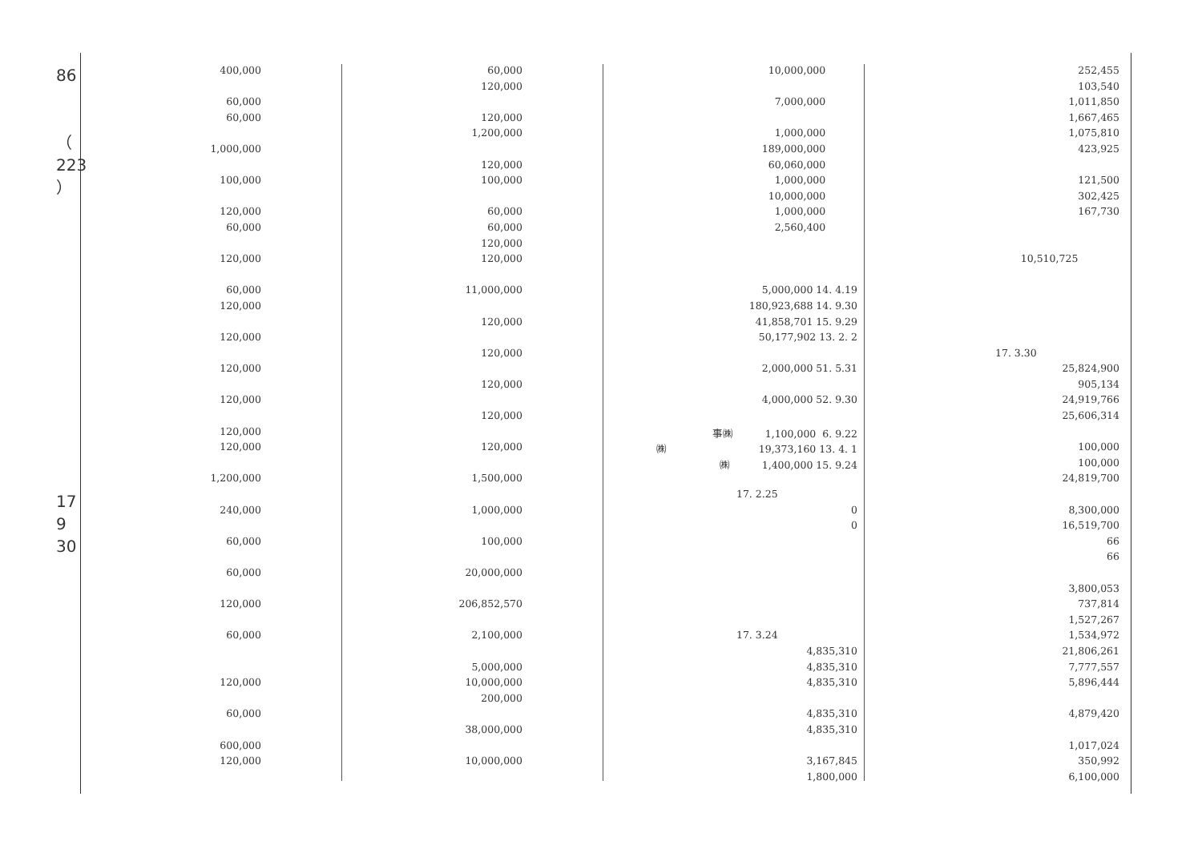86
（ 223 ）
17 9 30
400,000
60,000
60,000
1,000,000
100,000
120,000
60,000
120,000
60,000
120,000
120,000
120,000
120,000
120,000
120,000
1,200,000
240,000
60,000
60,000
120,000
60,000
120,000
60,000
600,000
120,000
60,000
120,000
120,000
1,200,000
120,000
100,000
60,000
60,000
120,000
120,000
11,000,000
120,000
120,000
120,000
120,000
120,000
1,500,000
1,000,000
100,000
20,000,000
206,852,570
2,100,000
5,000,000
10,000,000
200,000
38,000,000
10,000,000
10,000,000
7,000,000
1,000,000
189,000,000
60,060,000
1,000,000
10,000,000
1,000,000
2,560,400
5,000,000 14. 4.19
180,923,688 14. 9.30
41,858,701 15. 9.29
50,177,902 13. 2. 2
2,000,000 51. 5.31
4,000,000 52. 9.30
事㈱ 1,100,000 6. 9.22
㈱ 19,373,160 13. 4. 1
㈱ 1,400,000 15. 9.24
17. 2.25
0
0
17. 3.24
4,835,310
4,835,310
4,835,310
4,835,310
4,835,310
3,167,845
1,800,000
252,455
103,540
1,011,850
1,667,465
1,075,810
423,925
121,500
302,425
167,730
10,510,725
17. 3.30
25,824,900
905,134
24,919,766
25,606,314
100,000
100,000
24,819,700
8,300,000
16,519,700
66
66
3,800,053
737,814
1,527,267
1,534,972
21,806,261
7,777,557
5,896,444
4,879,420
1,017,024
350,992
6,100,000